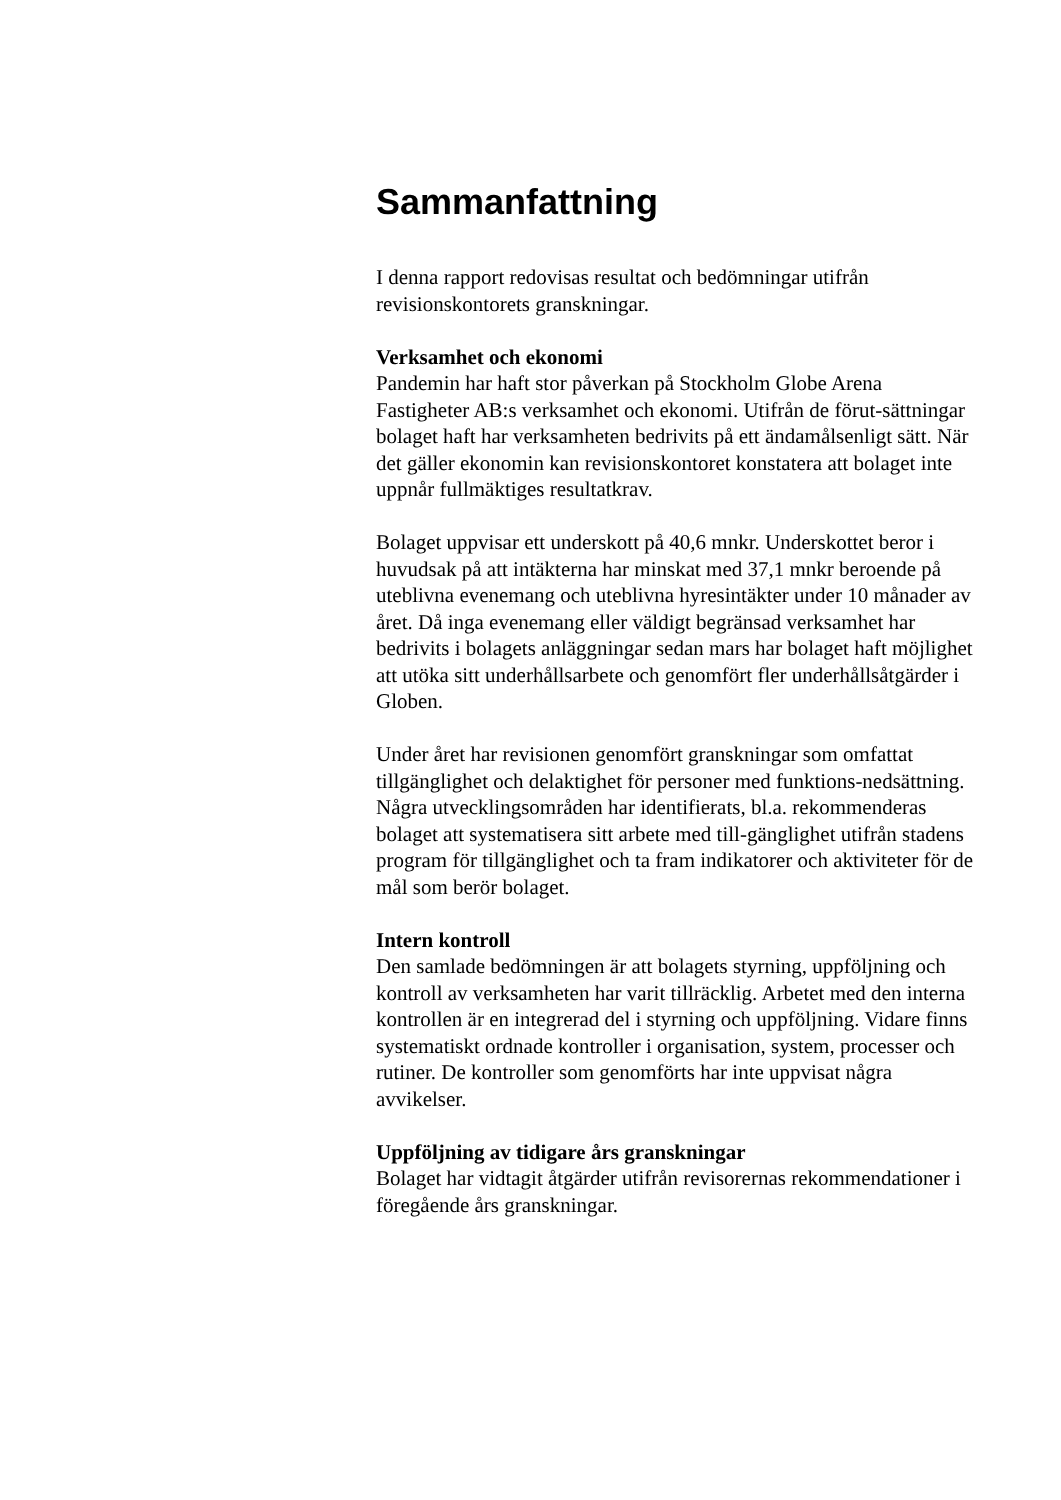Sammanfattning
I denna rapport redovisas resultat och bedömningar utifrån revisionskontorets granskningar.
Verksamhet och ekonomi
Pandemin har haft stor påverkan på Stockholm Globe Arena Fastigheter AB:s verksamhet och ekonomi. Utifrån de förut-sättningar bolaget haft har verksamheten bedrivits på ett ändamålsenligt sätt. När det gäller ekonomin kan revisionskontoret konstatera att bolaget inte uppnår fullmäktiges resultatkrav.
Bolaget uppvisar ett underskott på 40,6 mnkr. Underskottet beror i huvudsak på att intäkterna har minskat med 37,1 mnkr beroende på uteblivna evenemang och uteblivna hyresintäkter under 10 månader av året. Då inga evenemang eller väldigt begränsad verksamhet har bedrivits i bolagets anläggningar sedan mars har bolaget haft möjlighet att utöka sitt underhållsarbete och genomfört fler underhållsåtgärder i Globen.
Under året har revisionen genomfört granskningar som omfattat tillgänglighet och delaktighet för personer med funktions-nedsättning. Några utvecklingsområden har identifierats, bl.a. rekommenderas bolaget att systematisera sitt arbete med till-gänglighet utifrån stadens program för tillgänglighet och ta fram indikatorer och aktiviteter för de mål som berör bolaget.
Intern kontroll
Den samlade bedömningen är att bolagets styrning, uppföljning och kontroll av verksamheten har varit tillräcklig. Arbetet med den interna kontrollen är en integrerad del i styrning och uppföljning. Vidare finns systematiskt ordnade kontroller i organisation, system, processer och rutiner. De kontroller som genomförts har inte uppvisat några avvikelser.
Uppföljning av tidigare års granskningar
Bolaget har vidtagit åtgärder utifrån revisorernas rekommendationer i föregående års granskningar.